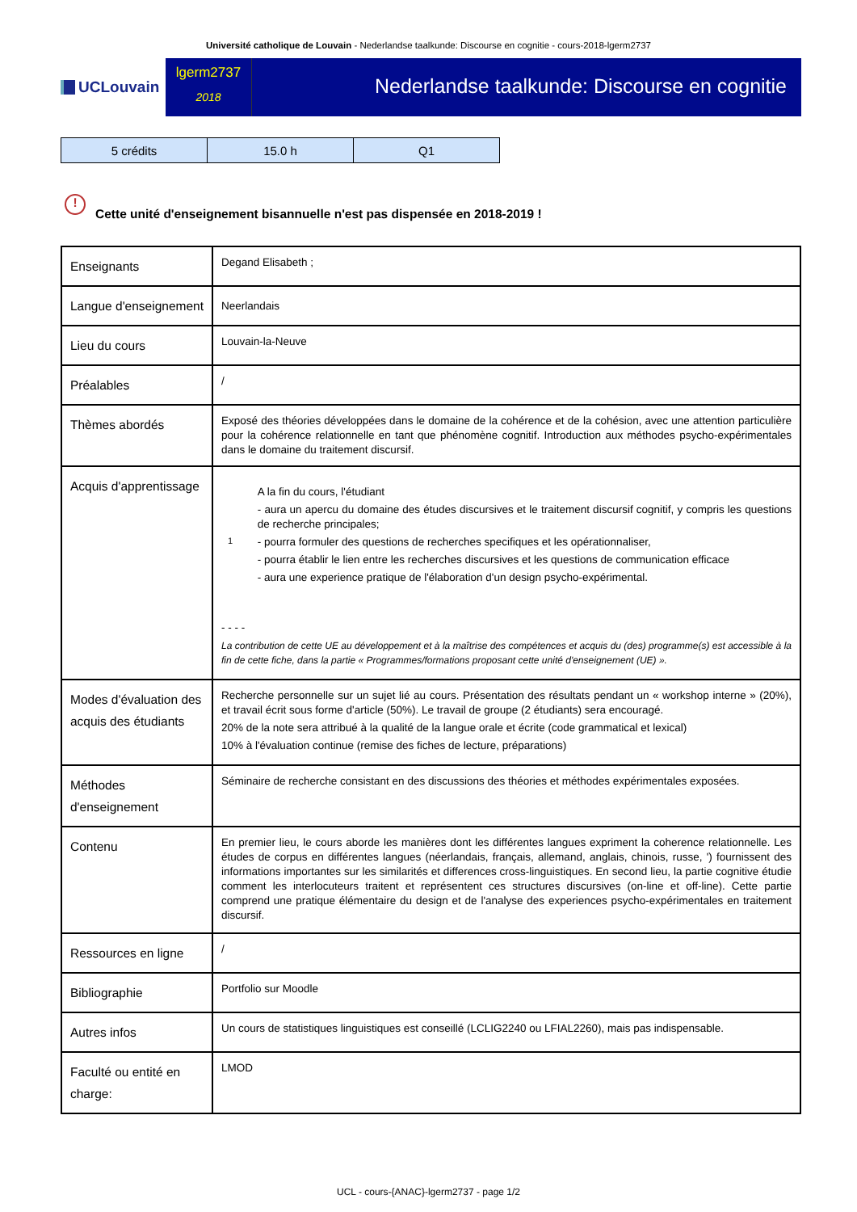Université catholique de Louvain - Nederlandse taalkunde: Discourse en cognitie - cours-2018-lgerm2737
UCLouvain
lgerm2737
2018
Nederlandse taalkunde: Discourse en cognitie
| 5 crédits | 15.0 h | Q1 |
! Cette unité d'enseignement bisannuelle n'est pas dispensée en 2018-2019 !
| Enseignants | Degand Elisabeth ; |
| Langue d'enseignement | Neerlandais |
| Lieu du cours | Louvain-la-Neuve |
| Préalables | / |
| Thèmes abordés | Exposé des théories développées dans le domaine de la cohérence et de la cohésion, avec une attention particulière pour la cohérence relationnelle en tant que phénomène cognitif. Introduction aux méthodes psycho-expérimentales dans le domaine du traitement discursif. |
| Acquis d'apprentissage | 1 A la fin du cours, l'étudiant - aura un apercu du domaine des études discursives et le traitement discursif cognitif, y compris les questions de recherche principales; - pourra formuler des questions de recherches specifiques et les opérationnaliser, - pourra établir le lien entre les recherches discursives et les questions de communication efficace - aura une experience pratique de l'élaboration d'un design psycho-expérimental. - - - - La contribution de cette UE au développement et à la maîtrise des compétences et acquis du (des) programme(s) est accessible à la fin de cette fiche, dans la partie « Programmes/formations proposant cette unité d'enseignement (UE) ». |
| Modes d'évaluation des acquis des étudiants | Recherche personnelle sur un sujet lié au cours. Présentation des résultats pendant un « workshop interne » (20%), et travail écrit sous forme d'article (50%). Le travail de groupe (2 étudiants) sera encouragé. 20% de la note sera attribué à la qualité de la langue orale et écrite (code grammatical et lexical) 10% à l'évaluation continue (remise des fiches de lecture, préparations) |
| Méthodes d'enseignement | Séminaire de recherche consistant en des discussions des théories et méthodes expérimentales exposées. |
| Contenu | En premier lieu, le cours aborde les manières dont les différentes langues expriment la coherence relationnelle. Les études de corpus en différentes langues (néerlandais, français, allemand, anglais, chinois, russe, ') fournissent des informations importantes sur les similarités et differences cross-linguistiques. En second lieu, la partie cognitive étudie comment les interlocuteurs traitent et représentent ces structures discursives (on-line et off-line). Cette partie comprend une pratique élémentaire du design et de l'analyse des experiences psycho-expérimentales en traitement discursif. |
| Ressources en ligne | / |
| Bibliographie | Portfolio sur Moodle |
| Autres infos | Un cours de statistiques linguistiques est conseillé (LCLIG2240 ou LFIAL2260), mais pas indispensable. |
| Faculté ou entité en charge: | LMOD |
UCL - cours-{ANAC}-lgerm2737 - page 1/2